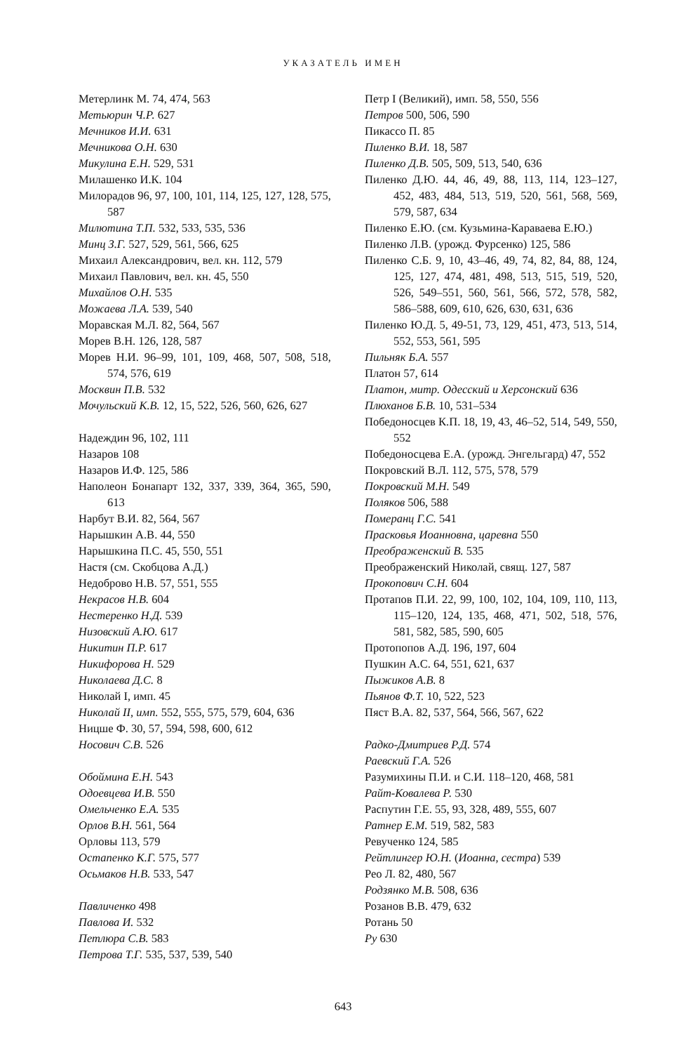УКАЗАТЕЛЬ ИМЕН
Метерлинк М. 74, 474, 563
Метьюрин Ч.Р. 627
Мечников И.И. 631
Мечникова О.Н. 630
Микулина Е.Н. 529, 531
Милашенко И.К. 104
Милорадов 96, 97, 100, 101, 114, 125, 127, 128, 575, 587
Милютина Т.П. 532, 533, 535, 536
Минц З.Г. 527, 529, 561, 566, 625
Михаил Александрович, вел. кн. 112, 579
Михаил Павлович, вел. кн. 45, 550
Михайлов О.Н. 535
Можаева Л.А. 539, 540
Моравская М.Л. 82, 564, 567
Морев В.Н. 126, 128, 587
Морев Н.И. 96–99, 101, 109, 468, 507, 508, 518, 574, 576, 619
Москвин П.В. 532
Мочульский К.В. 12, 15, 522, 526, 560, 626, 627
Надеждин 96, 102, 111
Назаров 108
Назаров И.Ф. 125, 586
Наполеон Бонапарт 132, 337, 339, 364, 365, 590, 613
Нарбут В.И. 82, 564, 567
Нарышкин А.В. 44, 550
Нарышкина П.С. 45, 550, 551
Настя (см. Скобцова А.Д.)
Недоброво Н.В. 57, 551, 555
Некрасов Н.В. 604
Нестеренко Н.Д. 539
Низовский А.Ю. 617
Никитин П.Р. 617
Никифорова Н. 529
Николаева Д.С. 8
Николай I, имп. 45
Николай II, имп. 552, 555, 575, 579, 604, 636
Ницше Ф. 30, 57, 594, 598, 600, 612
Носович С.В. 526
Обоймина Е.Н. 543
Одоевцева И.В. 550
Омельченко Е.А. 535
Орлов В.Н. 561, 564
Орловы 113, 579
Остапенко К.Г. 575, 577
Осьмаков Н.В. 533, 547
Павличенко 498
Павлова И. 532
Петлюра С.В. 583
Петрова Т.Г. 535, 537, 539, 540
Петр I (Великий), имп. 58, 550, 556
Петров 500, 506, 590
Пикассо П. 85
Пиленко В.И. 18, 587
Пиленко Д.В. 505, 509, 513, 540, 636
Пиленко Д.Ю. 44, 46, 49, 88, 113, 114, 123–127, 452, 483, 484, 513, 519, 520, 561, 568, 569, 579, 587, 634
Пиленко Е.Ю. (см. Кузьмина-Караваева Е.Ю.)
Пиленко Л.В. (урожд. Фурсенко) 125, 586
Пиленко С.Б. 9, 10, 43–46, 49, 74, 82, 84, 88, 124, 125, 127, 474, 481, 498, 513, 515, 519, 520, 526, 549–551, 560, 561, 566, 572, 578, 582, 586–588, 609, 610, 626, 630, 631, 636
Пиленко Ю.Д. 5, 49-51, 73, 129, 451, 473, 513, 514, 552, 553, 561, 595
Пильняк Б.А. 557
Платон 57, 614
Платон, митр. Одесский и Херсонский 636
Плюханов Б.В. 10, 531–534
Победоносцев К.П. 18, 19, 43, 46–52, 514, 549, 550, 552
Победоносцева Е.А. (урожд. Энгельгард) 47, 552
Покровский В.Л. 112, 575, 578, 579
Покровский М.Н. 549
Поляков 506, 588
Померанц Г.С. 541
Прасковья Иоанновна, царевна 550
Преображенский В. 535
Преображенский Николай, свящ. 127, 587
Прокопович С.Н. 604
Протапов П.И. 22, 99, 100, 102, 104, 109, 110, 113, 115–120, 124, 135, 468, 471, 502, 518, 576, 581, 582, 585, 590, 605
Протопопов А.Д. 196, 197, 604
Пушкин А.С. 64, 551, 621, 637
Пыжиков А.В. 8
Пьянов Ф.Т. 10, 522, 523
Пяст В.А. 82, 537, 564, 566, 567, 622
Радко-Дмитриев Р.Д. 574
Раевский Г.А. 526
Разумихины П.И. и С.И. 118–120, 468, 581
Райт-Ковалева Р. 530
Распутин Г.Е. 55, 93, 328, 489, 555, 607
Ратнер Е.М. 519, 582, 583
Ревученко 124, 585
Рейтлингер Ю.Н. (Иоанна, сестра) 539
Рео Л. 82, 480, 567
Родзянко М.В. 508, 636
Розанов В.В. 479, 632
Ротань 50
Ру 630
643